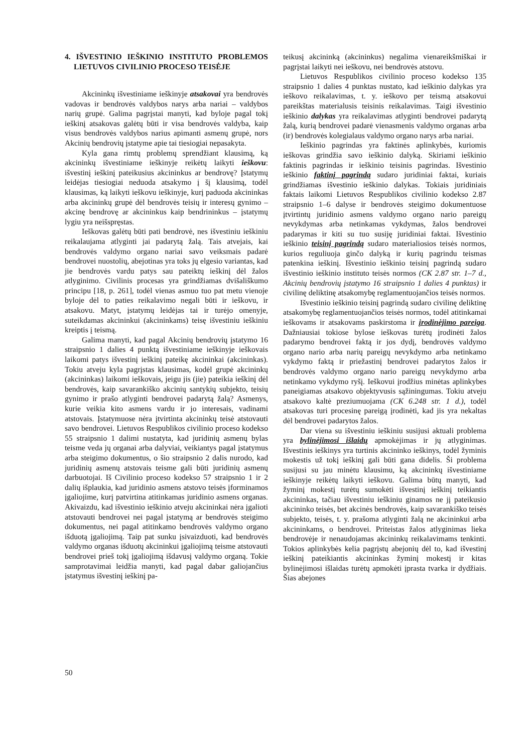4. IŠVESTINIO IEŠKINIO INSTITUTO PROBLEMOS LIETUVOS CIVILINIO PROCESO TEISĖJE
Akcininkų išvestiniame ieškinyje atsakovai yra bendrovės vadovas ir bendrovės valdybos narys arba nariai – valdybos narių grupė. Galima pagrįstai manyti, kad byloje pagal tokį ieškinį atsakovas galėtų būti ir visa bendrovės valdyba, kaip visus bendrovės valdybos narius apimanti asmenų grupė, nors Akcinių bendrovių įstatyme apie tai tiesiogiai nepasakyta.
Kyla gana rimtų problemų sprendžiant klausimą, ką akcininkų išvestiniame ieškinyje reikėtų laikyti ieškovu: išvestinį ieškinį pateikusius akcininkus ar bendrovę? Įstatymų leidėjas tiesiogiai neduoda atsakymo į šį klausimą, todėl klausimas, ką laikyti ieškovu ieškinyje, kurį paduoda akcininkas arba akcininkų grupė dėl bendrovės teisių ir interesų gynimo – akcinę bendrovę ar akcininkus kaip bendrininkus – įstatymų lygiu yra neišspręstas.
Ieškovas galėtų būti pati bendrovė, nes išvestiniu ieškiniu reikalaujama atlyginti jai padarytą žalą. Tais atvejais, kai bendrovės valdymo organo nariai savo veiksmais padarė bendrovei nuostolių, abejotinas yra toks jų elgesio variantas, kad jie bendrovės vardu patys sau pateiktų ieškinį dėl žalos atlyginimo. Civilinis procesas yra grindžiamas dvišališkumo principu [18, p. 261], todėl vienas asmuo tuo pat metu vienoje byloje dėl to paties reikalavimo negali būti ir ieškovu, ir atsakovu. Matyt, įstatymų leidėjas tai ir turėjo omenyje, suteikdamas akcininkui (akcininkams) teisę išvestiniu ieškiniu kreiptis į teismą.
Galima manyti, kad pagal Akcinių bendrovių įstatymo 16 straipsnio 1 dalies 4 punktą išvestiniame ieškinyje ieškovais laikomi patys išvestinį ieškinį pateikę akcininkai (akcininkas). Tokiu atveju kyla pagrįstas klausimas, kodėl grupė akcininkų (akcininkas) laikomi ieškovais, jeigu jis (jie) pateikia ieškinį dėl bendrovės, kaip savarankiško akcinių santykių subjekto, teisių gynimo ir prašo atlyginti bendrovei padarytą žalą? Asmenys, kurie veikia kito asmens vardu ir jo interesais, vadinami atstovais. Įstatymuose nėra įtvirtinta akcininkų teisė atstovauti savo bendrovei. Lietuvos Respublikos civilinio proceso kodekso 55 straipsnio 1 dalimi nustatyta, kad juridinių asmenų bylas teisme veda jų organai arba dalyviai, veikiantys pagal įstatymus arba steigimo dokumentus, o šio straipsnio 2 dalis nurodo, kad juridinių asmenų atstovais teisme gali būti juridinių asmenų darbuotojai. Iš Civilinio proceso kodekso 57 straipsnio 1 ir 2 dalių išplaukia, kad juridinio asmens atstovo teisės įforminamos įgaliojime, kurį patvirtina atitinkamas juridinio asmens organas. Akivaizdu, kad išvestinio ieškinio atveju akcininkai nėra įgalioti atstovauti bendrovei nei pagal įstatymą ar bendrovės steigimo dokumentus, nei pagal atitinkamo bendrovės valdymo organo išduotą įgaliojimą. Taip pat sunku įsivaizduoti, kad bendrovės valdymo organas išduotų akcininkui įgaliojimą teisme atstovauti bendrovei prieš tokį įgaliojimą išdavusį valdymo organą. Tokie samprotavimai leidžia manyti, kad pagal dabar galiojančius įstatymus išvestinį ieškinį pa-
teikusį akcininką (akcininkus) negalima vienareikšmiškai ir pagrįstai laikyti nei ieškovu, nei bendrovės atstovu.
Lietuvos Respublikos civilinio proceso kodekso 135 straipsnio 1 dalies 4 punktas nustato, kad ieškinio dalykas yra ieškovo reikalavimas, t. y. ieškovo per teismą atsakovui pareikštas materialusis teisinis reikalavimas. Taigi išvestinio ieškinio dalykas yra reikalavimas atlyginti bendrovei padarytą žalą, kurią bendrovei padarė vienasmenis valdymo organas arba (ir) bendrovės kolegialaus valdymo organo narys arba nariai.
Ieškinio pagrindas yra faktinės aplinkybės, kuriomis ieškovas grindžia savo ieškinio dalyką. Skiriami ieškinio faktinis pagrindas ir ieškinio teisinis pagrindas. Išvestinio ieškinio faktinį pagrindą sudaro juridiniai faktai, kuriais grindžiamas išvestinio ieškinio dalykas. Tokiais juridiniais faktais laikomi Lietuvos Respublikos civilinio kodekso 2.87 straipsnio 1–6 dalyse ir bendrovės steigimo dokumentuose įtvirtintų juridinio asmens valdymo organo nario pareigų nevykdymas arba netinkamas vykdymas, žalos bendrovei padarymas ir kiti su tuo susiję juridiniai faktai. Išvestinio ieškinio teisinį pagrindą sudaro materialiosios teisės normos, kurios reguliuoja ginčo dalyką ir kurių pagrindu teismas patenkina ieškinį. Išvestinio ieškinio teisinį pagrindą sudaro išvestinio ieškinio instituto teisės normos (CK 2.87 str. 1–7 d., Akcinių bendrovių įstatymo 16 straipsnio 1 dalies 4 punktas) ir civilinę deliktinę atsakomybę reglamentuojančios teisės normos.
Išvestinio ieškinio teisinį pagrindą sudaro civilinę deliktinę atsakomybę reglamentuojančios teisės normos, todėl atitinkamai ieškovams ir atsakovams paskirstoma ir įrodinėjimo pareiga. Dažniausiai tokiose bylose ieškovas turėtų įrodinėti žalos padarymo bendrovei faktą ir jos dydį, bendrovės valdymo organo nario arba narių pareigų nevykdymo arba netinkamo vykdymo faktą ir priežastinį bendrovei padarytos žalos ir bendrovės valdymo organo nario pareigų nevykdymo arba netinkamo vykdymo ryšį. Ieškovui įrodžius minėtas aplinkybes paneigiamas atsakovo objektyvusis sąžiningumas. Tokiu atveju atsakovo kaltė preziumuojama (CK 6.248 str. 1 d.), todėl atsakovas turi procesinę pareigą įrodinėti, kad jis yra nekaltas dėl bendrovei padarytos žalos.
Dar viena su išvestiniu ieškiniu susijusi aktuali problema yra bylinėjimosi išlaidų apmokėjimas ir jų atlyginimas. Išvestinis ieškinys yra turtinis akcininko ieškinys, todėl žyminis mokestis už tokį ieškinį gali būti gana didelis. Ši problema susijusi su jau minėtu klausimu, ką akcininkų išvestiniame ieškinyje reikėtų laikyti ieškovu. Galima būtų manyti, kad žyminį mokestį turėtų sumokėti išvestinį ieškinį teikiantis akcininkas, tačiau išvestiniu ieškiniu ginamos ne jį pateikusio akcininko teisės, bet akcinės bendrovės, kaip savarankiško teisės subjekto, teisės, t. y. prašoma atlyginti žalą ne akcininkui arba akcininkams, o bendrovei. Priteistas žalos atlyginimas lieka bendrovėje ir nenaudojamas akcininkų reikalavimams tenkinti. Tokios aplinkybės kelia pagrįstų abejonių dėl to, kad išvestinį ieškinį pateikiantis akcininkas žyminį mokestį ir kitas bylinėjimosi išlaidas turėtų apmokėti įprasta tvarka ir dydžiais. Šias abejones
50